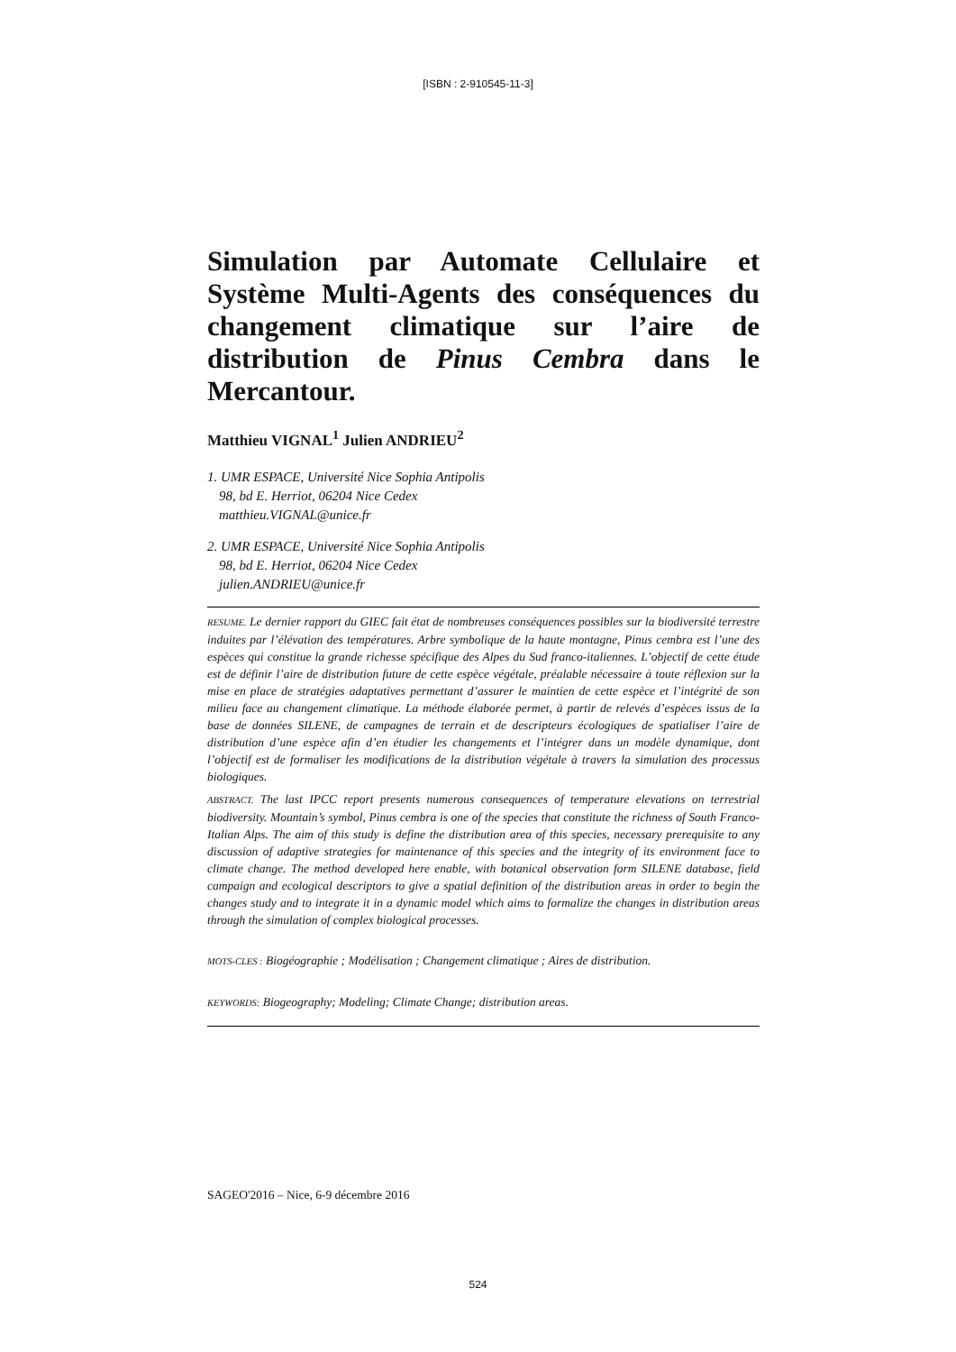[ISBN : 2-910545-11-3]
Simulation par Automate Cellulaire et Système Multi-Agents des conséquences du changement climatique sur l’aire de distribution de Pinus Cembra dans le Mercantour.
Matthieu VIGNAL<sup>1</sup> Julien ANDRIEU<sup>2</sup>
1. UMR ESPACE, Université Nice Sophia Antipolis
98, bd E. Herriot, 06204 Nice Cedex
matthieu.VIGNAL@unice.fr
2. UMR ESPACE, Université Nice Sophia Antipolis
98, bd E. Herriot, 06204 Nice Cedex
julien.ANDRIEU@unice.fr
RESUME. Le dernier rapport du GIEC fait état de nombreuses conséquences possibles sur la biodiversité terrestre induites par l’élévation des températures. Arbre symbolique de la haute montagne, Pinus cembra est l’une des espèces qui constitue la grande richesse spécifique des Alpes du Sud franco-italiennes. L’objectif de cette étude est de définir l’aire de distribution future de cette espèce végétale, préalable nécessaire à toute réflexion sur la mise en place de stratégies adaptatives permettant d’assurer le maintien de cette espèce et l’intégrité de son milieu face au changement climatique. La méthode élaborée permet, à partir de relevés d’espèces issus de la base de données SILENE, de campagnes de terrain et de descripteurs écologiques de spatialiser l’aire de distribution d’une espèce afin d’en étudier les changements et l’intégrer dans un modèle dynamique, dont l’objectif est de formaliser les modifications de la distribution végétale à travers la simulation des processus biologiques.
ABSTRACT. The last IPCC report presents numerous consequences of temperature elevations on terrestrial biodiversity. Mountain’s symbol, Pinus cembra is one of the species that constitute the richness of South Franco-Italian Alps. The aim of this study is define the distribution area of this species, necessary prerequisite to any discussion of adaptive strategies for maintenance of this species and the integrity of its environment face to climate change. The method developed here enable, with botanical observation form SILENE database, field campaign and ecological descriptors to give a spatial definition of the distribution areas in order to begin the changes study and to integrate it in a dynamic model which aims to formalize the changes in distribution areas through the simulation of complex biological processes.
MOTS-CLES : Biogéographie ; Modélisation ; Changement climatique ; Aires de distribution.
KEYWORDS: Biogeography; Modeling; Climate Change; distribution areas.
SAGEO'2016 – Nice, 6-9 décembre 2016
524